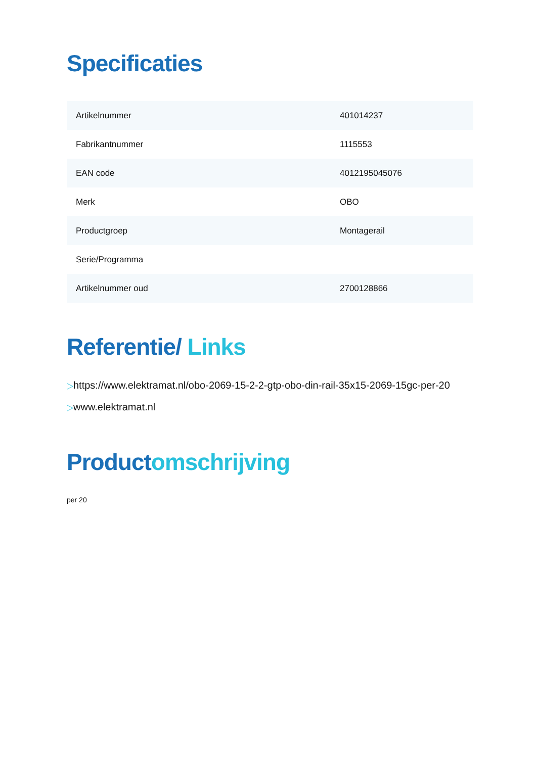Specificaties
| Artikelnummer | 401014237 |
| Fabrikantnummer | 1115553 |
| EAN code | 4012195045076 |
| Merk | OBO |
| Productgroep | Montagerail |
| Serie/Programma | |
| Artikelnummer oud | 2700128866 |
Referentie/ Links
▷https://www.elektramat.nl/obo-2069-15-2-2-gtp-obo-din-rail-35x15-2069-15gc-per-20
▷www.elektramat.nl
Productomschrijving
per 20